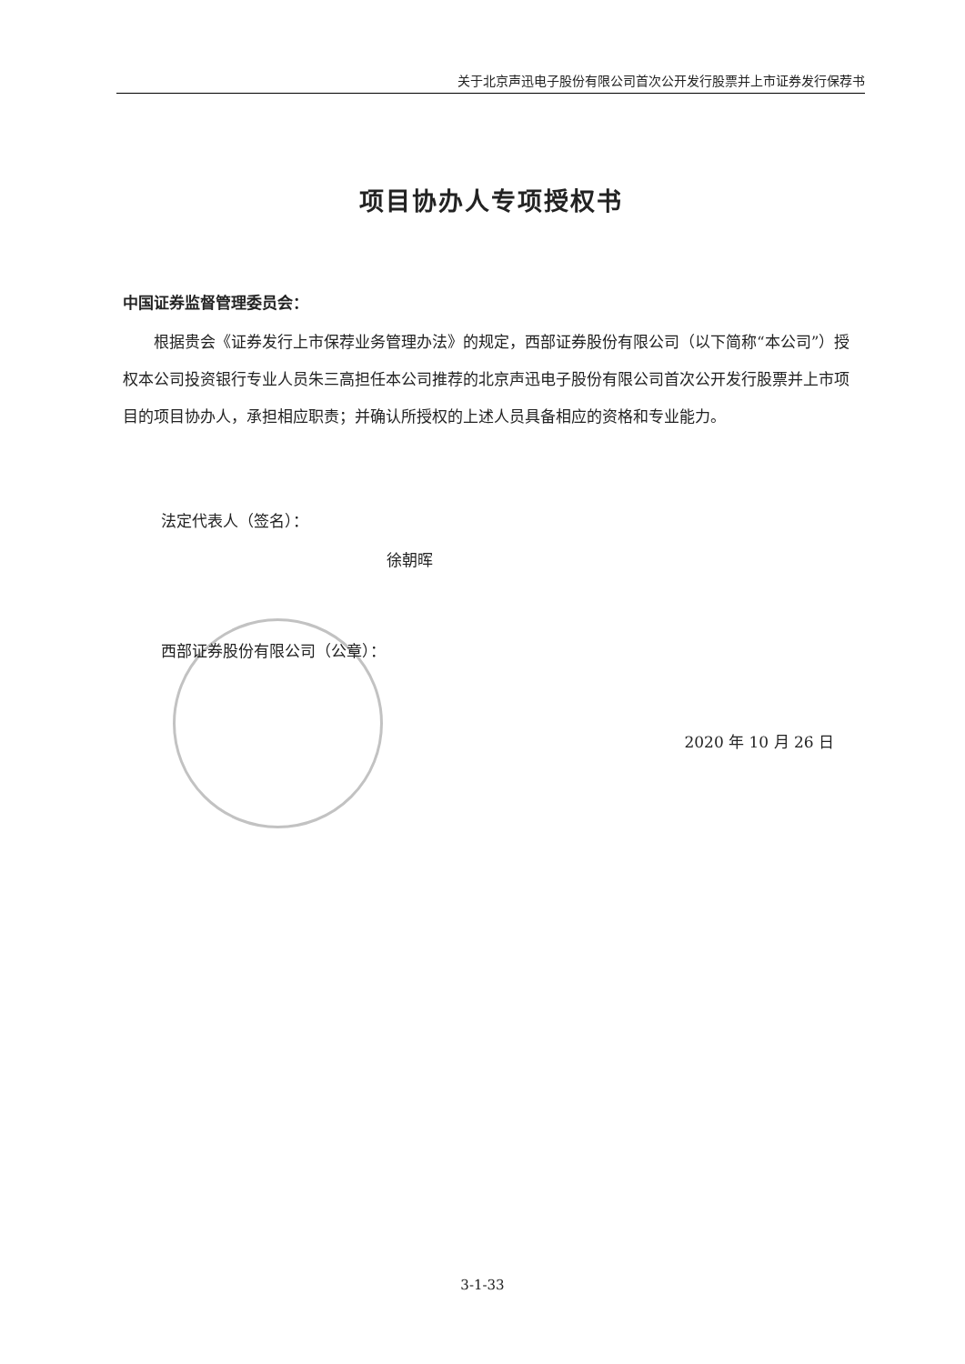关于北京声迅电子股份有限公司首次公开发行股票并上市证券发行保荐书
项目协办人专项授权书
中国证券监督管理委员会：
根据贵会《证券发行上市保荐业务管理办法》的规定，西部证券股份有限公司（以下简称“本公司”）授权本公司投资银行专业人员朱三高担任本公司推荐的北京声迅电子股份有限公司首次公开发行股票并上市项目的项目协办人，承担相应职责；并确认所授权的上述人员具备相应的资格和专业能力。
法定代表人（签名）：
徐朝晖
西部证券股份有限公司（公章）：
2020 年 10 月 26 日
3-1-33